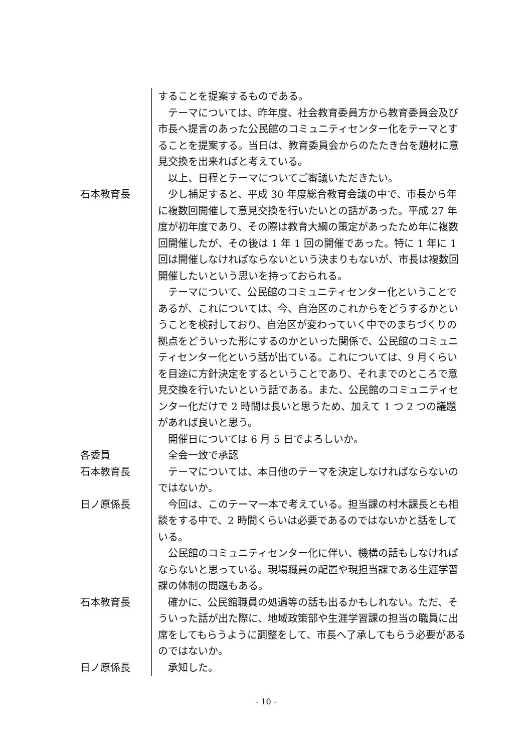することを提案するものである。
　テーマについては、昨年度、社会教育委員方から教育委員会及び市長へ提言のあった公民館のコミュニティセンター化をテーマとすることを提案する。当日は、教育委員会からのたたき台を題材に意見交換を出来ればと考えている。
　以上、日程とテーマについてご審議いただきたい。
石本教育長 　少し補足すると、平成 30 年度総合教育会議の中で、市長から年に複数回開催して意見交換を行いたいとの話があった。平成 27 年度が初年度であり、その際は教育大綱の策定があったため年に複数回開催したが、その後は 1 年 1 回の開催であった。特に 1 年に 1 回は開催しなければならないという決まりもないが、市長は複数回開催したいという思いを持っておられる。
　テーマについて、公民館のコミュニティセンター化ということであるが、これについては、今、自治区のこれからをどうするかということを検討しており、自治区が変わっていく中でのまちづくりの拠点をどういった形にするのかといった関係で、公民館のコミュニティセンター化という話が出ている。これについては、9 月くらいを目途に方針決定をするということであり、それまでのところで意見交換を行いたいという話である。また、公民館のコミュニティセンター化だけで 2 時間は長いと思うため、加えて 1 つ 2 つの議題があれば良いと思う。
　開催日については 6 月 5 日でよろしいか。
各委員 　全会一致で承認
石本教育長 　テーマについては、本日他のテーマを決定しなければならないのではないか。
日ノ原係長 　今回は、このテーマ一本で考えている。担当課の村木課長とも相談をする中で、2 時間くらいは必要であるのではないかと話をしている。
　公民館のコミュニティセンター化に伴い、機構の話もしなければならないと思っている。現場職員の配置や現担当課である生涯学習課の体制の問題もある。
石本教育長 　確かに、公民館職員の処遇等の話も出るかもしれない。ただ、そういった話が出た際に、地域政策部や生涯学習課の担当の職員に出席をしてもらうように調整をして、市長へ了承してもらう必要があるのではないか。
日ノ原係長 　承知した。
- 10 -